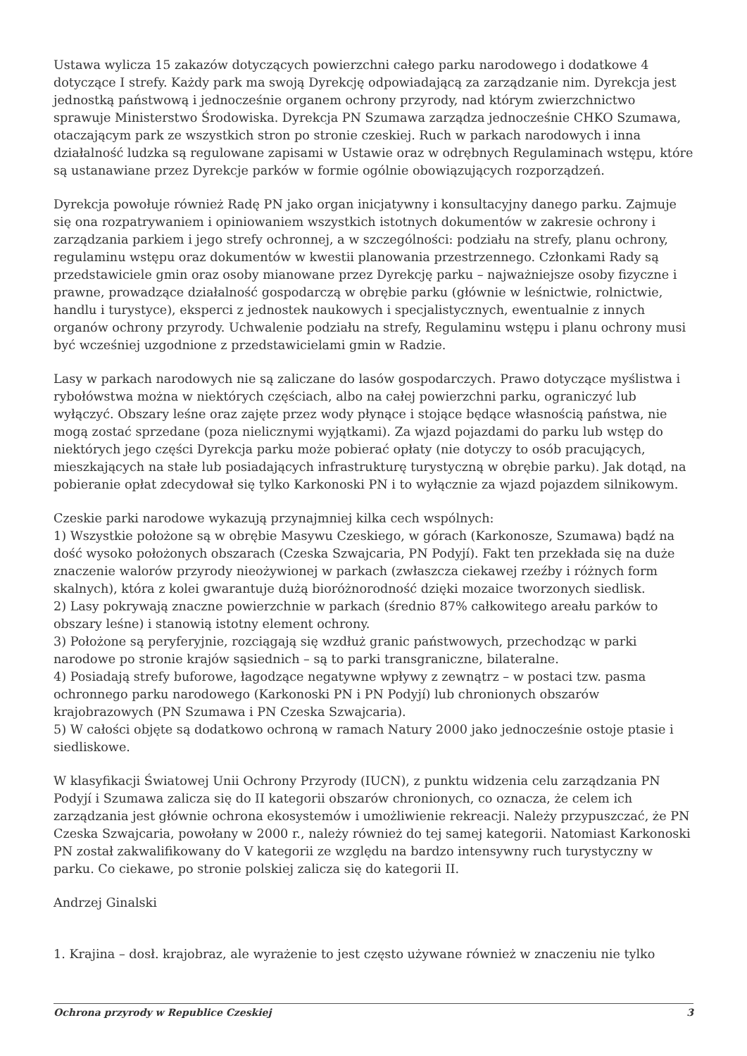Ustawa wylicza 15 zakazów dotyczących powierzchni całego parku narodowego i dodatkowe 4 dotyczące I strefy. Każdy park ma swoją Dyrekcję odpowiadającą za zarządzanie nim. Dyrekcja jest jednostką państwową i jednocześnie organem ochrony przyrody, nad którym zwierzchnictwo sprawuje Ministerstwo Środowiska. Dyrekcja PN Szumawa zarządza jednocześnie CHKO Szumawa, otaczającym park ze wszystkich stron po stronie czeskiej. Ruch w parkach narodowych i inna działalność ludzka są regulowane zapisami w Ustawie oraz w odrębnych Regulaminach wstępu, które są ustanawiane przez Dyrekcje parków w formie ogólnie obowiązujących rozporządzeń.
Dyrekcja powołuje również Radę PN jako organ inicjatywny i konsultacyjny danego parku. Zajmuje się ona rozpatrywaniem i opiniowaniem wszystkich istotnych dokumentów w zakresie ochrony i zarządzania parkiem i jego strefy ochronnej, a w szczególności: podziału na strefy, planu ochrony, regulaminu wstępu oraz dokumentów w kwestii planowania przestrzennego. Członkami Rady są przedstawiciele gmin oraz osoby mianowane przez Dyrekcję parku – najważniejsze osoby fizyczne i prawne, prowadzące działalność gospodarczą w obrębie parku (głównie w leśnictwie, rolnictwie, handlu i turystyce), eksperci z jednostek naukowych i specjalistycznych, ewentualnie z innych organów ochrony przyrody. Uchwalenie podziału na strefy, Regulaminu wstępu i planu ochrony musi być wcześniej uzgodnione z przedstawicielami gmin w Radzie.
Lasy w parkach narodowych nie są zaliczane do lasów gospodarczych. Prawo dotyczące myślistwa i rybołówstwa można w niektórych częściach, albo na całej powierzchni parku, ograniczyć lub wyłączyć. Obszary leśne oraz zajęte przez wody płynące i stojące będące własnością państwa, nie mogą zostać sprzedane (poza nielicznymi wyjątkami). Za wjazd pojazdami do parku lub wstęp do niektórych jego części Dyrekcja parku może pobierać opłaty (nie dotyczy to osób pracujących, mieszkających na stałe lub posiadających infrastrukturę turystyczną w obrębie parku). Jak dotąd, na pobieranie opłat zdecydował się tylko Karkonoski PN i to wyłącznie za wjazd pojazdem silnikowym.
Czeskie parki narodowe wykazują przynajmniej kilka cech wspólnych:
1) Wszystkie położone są w obrębie Masywu Czeskiego, w górach (Karkonosze, Szumawa) bądź na dość wysoko położonych obszarach (Czeska Szwajcaria, PN Podyjí). Fakt ten przekłada się na duże znaczenie walorów przyrody nieożywionej w parkach (zwłaszcza ciekawej rzeźby i różnych form skalnych), która z kolei gwarantuje dużą bioróżnorodność dzięki mozaice tworzonych siedlisk.
2) Lasy pokrywają znaczne powierzchnie w parkach (średnio 87% całkowitego areału parków to obszary leśne) i stanowią istotny element ochrony.
3) Położone są peryferyjnie, rozciągają się wzdłuż granic państwowych, przechodząc w parki narodowe po stronie krajów sąsiednich – są to parki transgraniczne, bilateralne.
4) Posiadają strefy buforowe, łagodzące negatywne wpływy z zewnątrz – w postaci tzw. pasma ochronnego parku narodowego (Karkonoski PN i PN Podyjí) lub chronionych obszarów krajobrazowych (PN Szumawa i PN Czeska Szwajcaria).
5) W całości objęte są dodatkowo ochroną w ramach Natury 2000 jako jednocześnie ostoje ptasie i siedliskowe.
W klasyfikacji Światowej Unii Ochrony Przyrody (IUCN), z punktu widzenia celu zarządzania PN Podyjí i Szumawa zalicza się do II kategorii obszarów chronionych, co oznacza, że celem ich zarządzania jest głównie ochrona ekosystemów i umożliwienie rekreacji. Należy przypuszczać, że PN Czeska Szwajcaria, powołany w 2000 r., należy również do tej samej kategorii. Natomiast Karkonoski PN został zakwalifikowany do V kategorii ze względu na bardzo intensywny ruch turystyczny w parku. Co ciekawe, po stronie polskiej zalicza się do kategorii II.
Andrzej Ginalski
1. Krajina – dosł. krajobraz, ale wyrażenie to jest często używane również w znaczeniu nie tylko
Ochrona przyrody w Republice Czeskiej 3